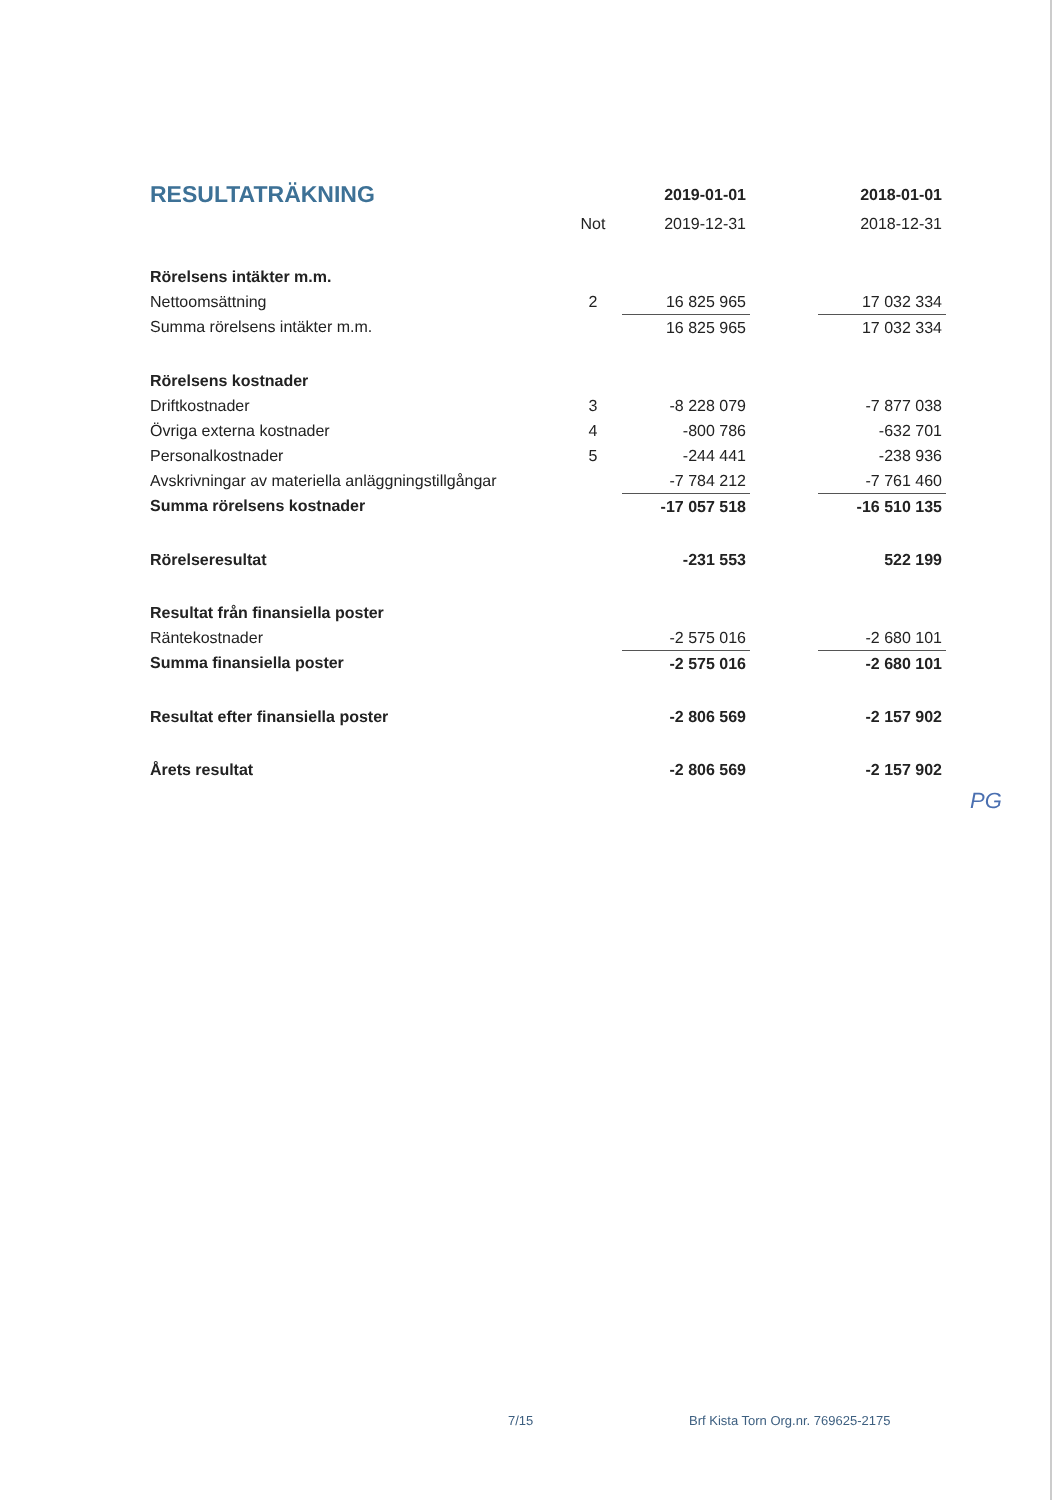| RESULTATRÄKNING | | 2019-01-01 | | 2018-01-01 |
| --- | --- | --- | --- | --- |
| | Not | 2019-12-31 | | 2018-12-31 |
| Rörelsens intäkter m.m. | | | | |
| Nettoomsättning | 2 | 16 825 965 | | 17 032 334 |
| Summa rörelsens intäkter m.m. | | 16 825 965 | | 17 032 334 |
| Rörelsens kostnader | | | | |
| Driftkostnader | 3 | -8 228 079 | | -7 877 038 |
| Övriga externa kostnader | 4 | -800 786 | | -632 701 |
| Personalkostnader | 5 | -244 441 | | -238 936 |
| Avskrivningar av materiella anläggningstillgångar | | -7 784 212 | | -7 761 460 |
| Summa rörelsens kostnader | | -17 057 518 | | -16 510 135 |
| Rörelseresultat | | -231 553 | | 522 199 |
| Resultat från finansiella poster | | | | |
| Räntekostnader | | -2 575 016 | | -2 680 101 |
| Summa finansiella poster | | -2 575 016 | | -2 680 101 |
| Resultat efter finansiella poster | | -2 806 569 | | -2 157 902 |
| Årets resultat | | -2 806 569 | | -2 157 902 |
PG
7/15 Brf Kista Torn Org.nr. 769625-2175